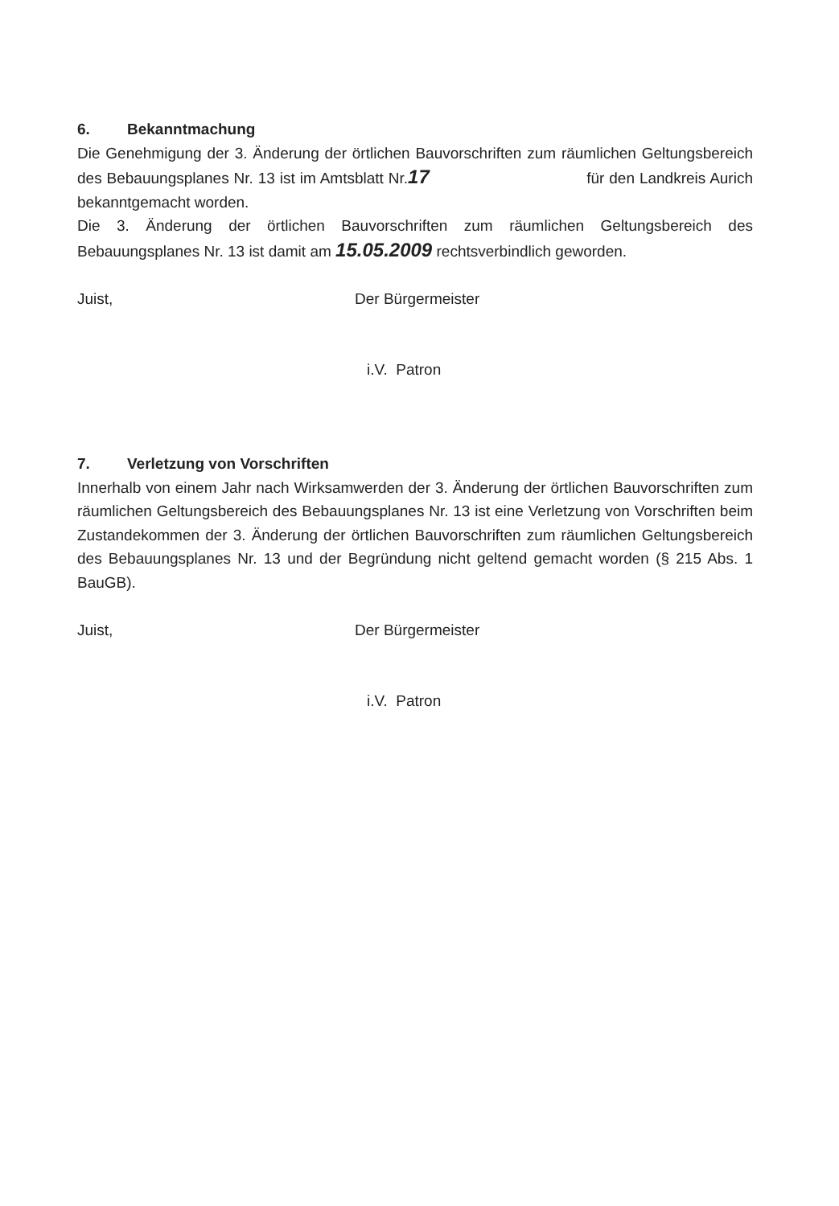6. Bekanntmachung
Die Genehmigung der 3. Änderung der örtlichen Bauvorschriften zum räumlichen Geltungsbereich des Bebauungsplanes Nr. 13 ist im Amtsblatt Nr.17 für den Landkreis Aurich bekanntgemacht worden.
Die 3. Änderung der örtlichen Bauvorschriften zum räumlichen Geltungsbereich des Bebauungsplanes Nr. 13 ist damit am 15.05.2009 rechtsverbindlich geworden.
Juist, Der Bürgermeister
i.V. Patron
7. Verletzung von Vorschriften
Innerhalb von einem Jahr nach Wirksamwerden der 3. Änderung der örtlichen Bauvorschriften zum räumlichen Geltungsbereich des Bebauungsplanes Nr. 13 ist eine Verletzung von Vorschriften beim Zustandekommen der 3. Änderung der örtlichen Bauvorschriften zum räumlichen Geltungsbereich des Bebauungsplanes Nr. 13 und der Begründung nicht geltend gemacht worden (§ 215 Abs. 1 BauGB).
Juist, Der Bürgermeister
i.V. Patron